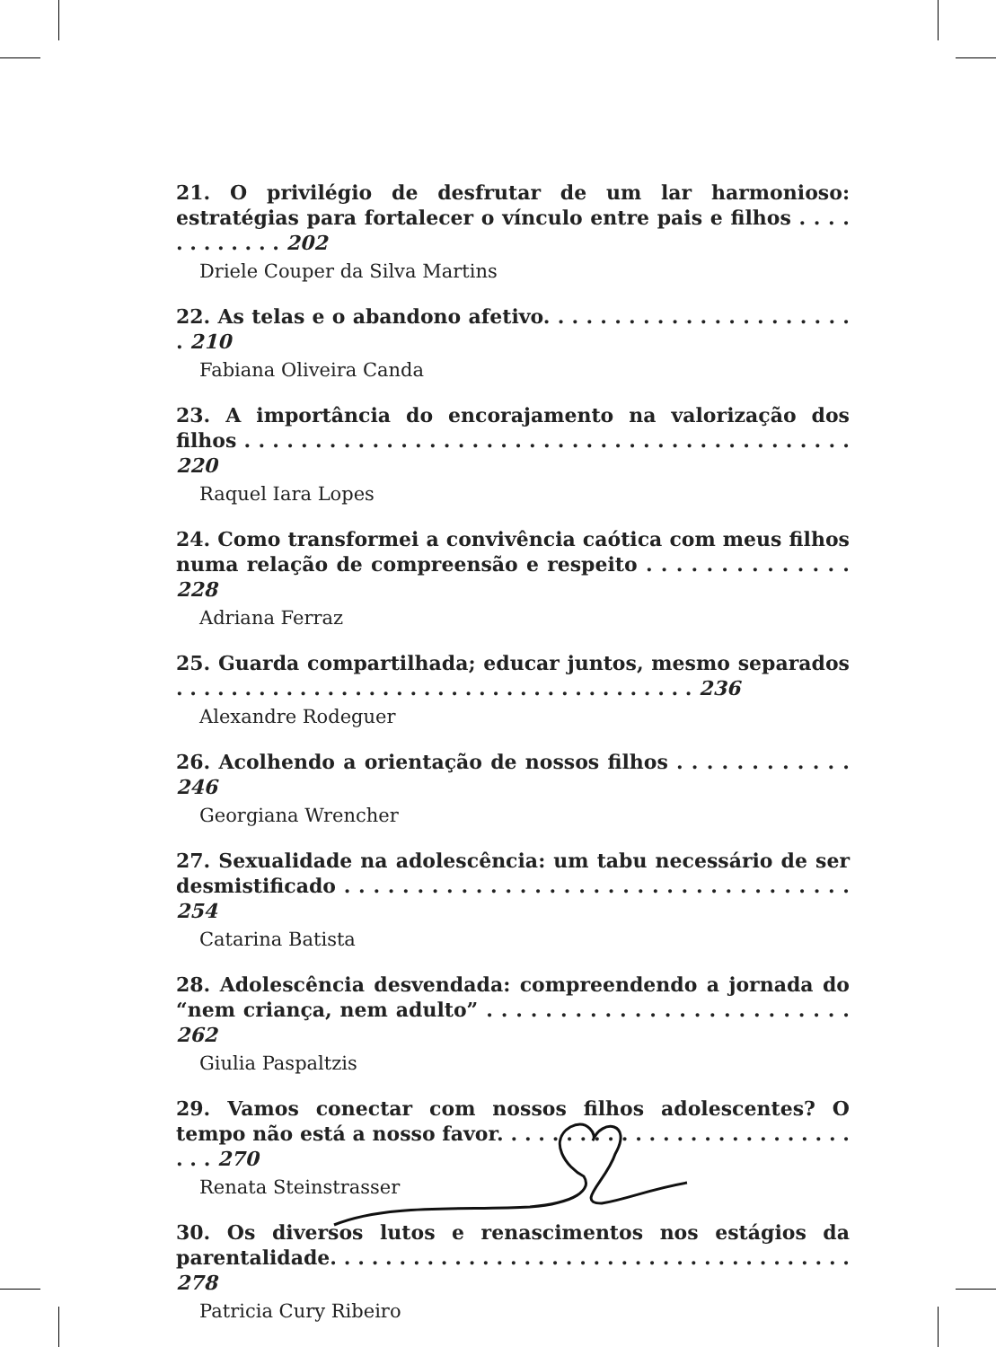21. O privilégio de desfrutar de um lar harmonioso: estratégias para fortalecer o vínculo entre pais e filhos . . . . . . . . . . . . 202
Driele Couper da Silva Martins
22. As telas e o abandono afetivo. . . . . . . . . . . . . . . . . . . . . . . 210
Fabiana Oliveira Canda
23. A importância do encorajamento na valorização dos filhos . . . . . . . . . . . . . . . . . . . . . . . . . . . . . . . . . . . . . . . . . . . 220
Raquel Iara Lopes
24. Como transformei a convivência caótica com meus filhos numa relação de compreensão e respeito . . . . . . . . . . . . . . 228
Adriana Ferraz
25. Guarda compartilhada; educar juntos, mesmo separados . . . . . . . . . . . . . . . . . . . . . . . . . . . . . . . . . . . . . . 236
Alexandre Rodeguer
26. Acolhendo a orientação de nossos filhos . . . . . . . . . . . . 246
Georgiana Wrencher
27. Sexualidade na adolescência: um tabu necessário de ser desmistificado . . . . . . . . . . . . . . . . . . . . . . . . . . . . . . . . . . . 254
Catarina Batista
28. Adolescência desvendada: compreendendo a jornada do “nem criança, nem adulto” . . . . . . . . . . . . . . . . . . . . . . . . . 262
Giulia Paspaltzis
29. Vamos conectar com nossos filhos adolescentes? O tempo não está a nosso favor. . . . . . . . . . . . . . . . . . . . . . . . . . . . . 270
Renata Steinstrasser
30. Os diversos lutos e renascimentos nos estágios da parentalidade. . . . . . . . . . . . . . . . . . . . . . . . . . . . . . . . . . . . . . 278
Patricia Cury Ribeiro